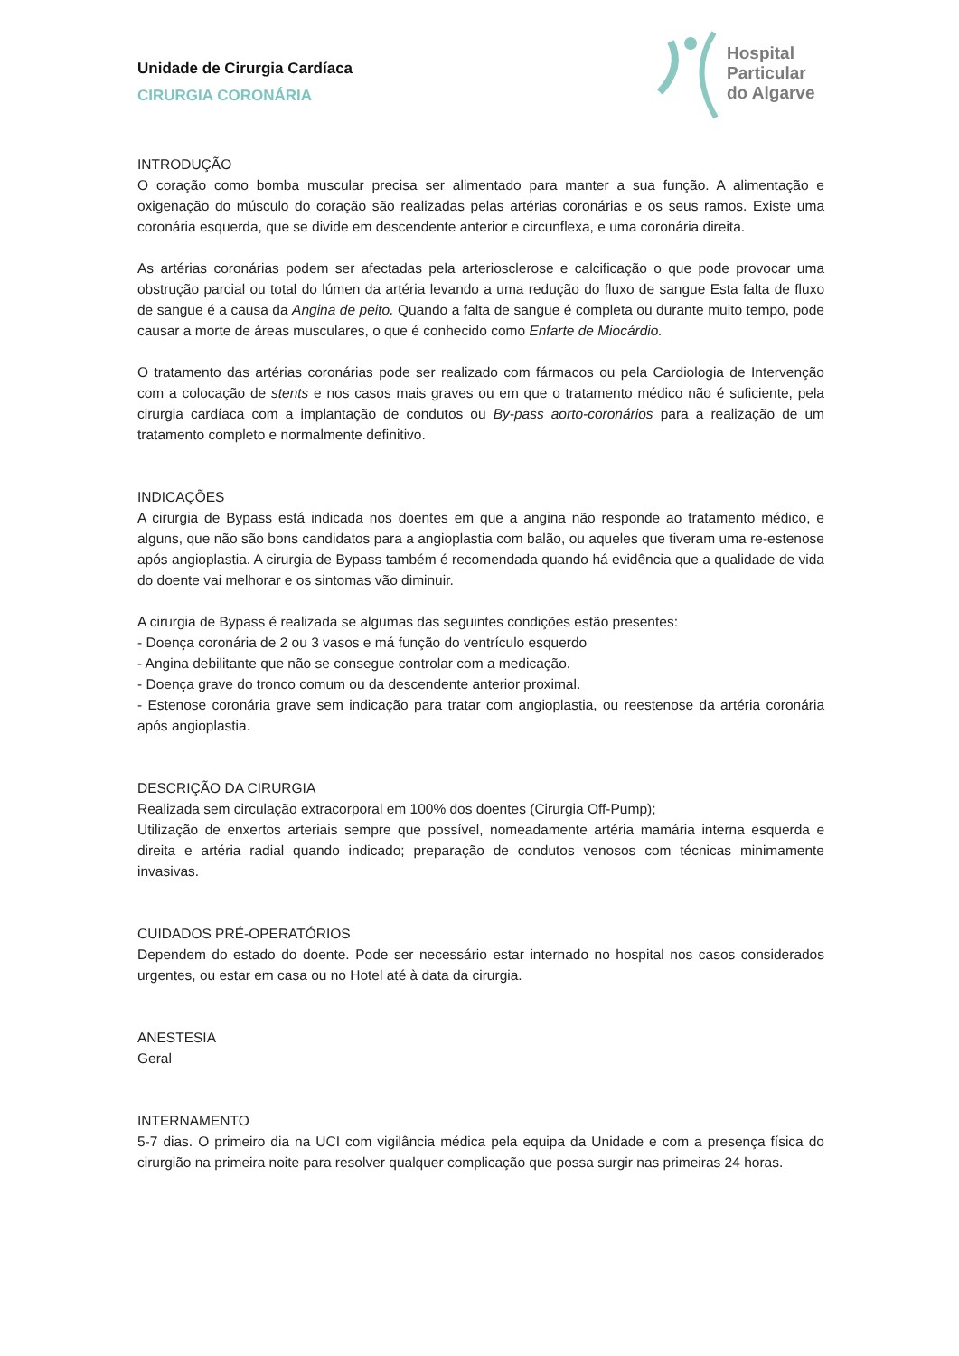Unidade de Cirurgia Cardíaca
CIRURGIA CORONÁRIA
Hospital
Particular
do Algarve
INTRODUÇÃO
O coração como bomba muscular precisa ser alimentado para manter a sua função. A alimentação e oxigenação do músculo do coração são realizadas pelas artérias coronárias e os seus ramos. Existe uma coronária esquerda, que se divide em descendente anterior e circunflexa, e uma coronária direita.
As artérias coronárias podem ser afectadas pela arteriosclerose e calcificação o que pode provocar uma obstrução parcial ou total do lúmen da artéria levando a uma redução do fluxo de sangue Esta falta de fluxo de sangue é a causa da Angina de peito. Quando a falta de sangue é completa ou durante muito tempo, pode causar a morte de áreas musculares, o que é conhecido como Enfarte de Miocárdio.
O tratamento das artérias coronárias pode ser realizado com fármacos ou pela Cardiologia de Intervenção com a colocação de stents e nos casos mais graves ou em que o tratamento médico não é suficiente, pela cirurgia cardíaca com a implantação de condutos ou By-pass aorto-coronários para a realização de um tratamento completo e normalmente definitivo.
INDICAÇÕES
A cirurgia de Bypass está indicada nos doentes em que a angina não responde ao tratamento médico, e alguns, que não são bons candidatos para a angioplastia com balão, ou aqueles que tiveram uma re-estenose após angioplastia. A cirurgia de Bypass também é recomendada quando há evidência que a qualidade de vida do doente vai melhorar e os sintomas vão diminuir.
A cirurgia de Bypass é realizada se algumas das seguintes condições estão presentes:
- Doença coronária de 2 ou 3 vasos e má função do ventrículo esquerdo
- Angina debilitante que não se consegue controlar com a medicação.
- Doença grave do tronco comum ou da descendente anterior proximal.
- Estenose coronária grave sem indicação para tratar com angioplastia, ou reestenose da artéria coronária após angioplastia.
DESCRIÇÃO DA CIRURGIA
Realizada sem circulação extracorporal em 100% dos doentes (Cirurgia Off-Pump);
Utilização de enxertos arteriais sempre que possível, nomeadamente artéria mamária interna esquerda e direita e artéria radial quando indicado; preparação de condutos venosos com técnicas minimamente invasivas.
CUIDADOS PRÉ-OPERATÓRIOS
Dependem do estado do doente. Pode ser necessário estar internado no hospital nos casos considerados urgentes, ou estar em casa ou no Hotel até à data da cirurgia.
ANESTESIA
Geral
INTERNAMENTO
5-7 dias. O primeiro dia na UCI com vigilância médica pela equipa da Unidade e com a presença física do cirurgião na primeira noite para resolver qualquer complicação que possa surgir nas primeiras 24 horas.